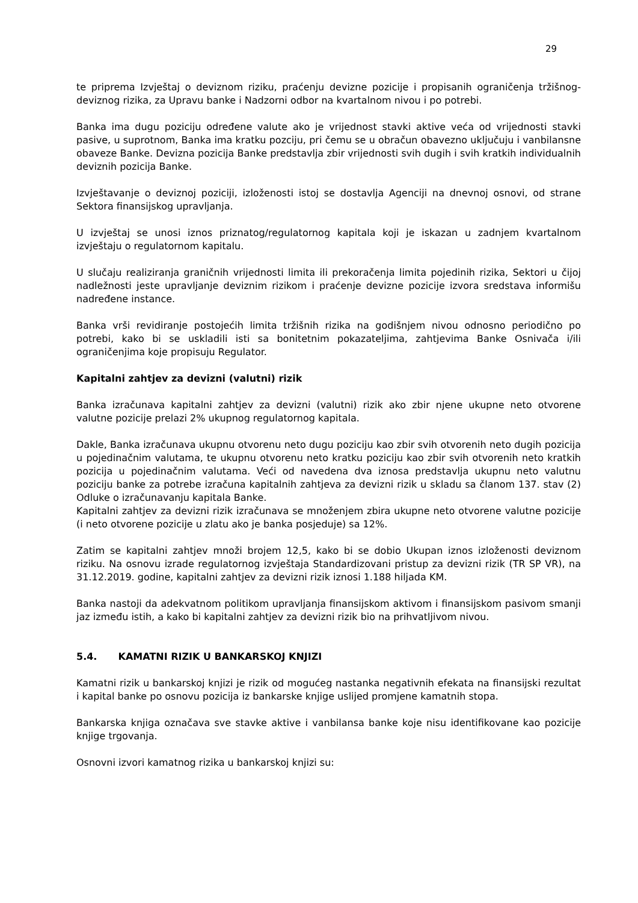29
te priprema Izvještaj o deviznom riziku, praćenju devizne pozicije i propisanih ograničenja tržišnog-deviznog rizika, za Upravu banke i Nadzorni odbor na kvartalnom nivou i po potrebi.
Banka ima dugu poziciju određene valute ako je vrijednost stavki aktive veća od vrijednosti stavki pasive, u suprotnom, Banka ima kratku pozciju, pri čemu se u obračun obavezno uključuju i vanbilansne obaveze Banke. Devizna pozicija Banke predstavlja zbir vrijednosti svih dugih i svih kratkih individualnih deviznih pozicija Banke.
Izvještavanje o deviznoj poziciji, izloženosti istoj se dostavlja Agenciji na dnevnoj osnovi, od strane Sektora finansijskog upravljanja.
U izvještaj se unosi iznos priznatog/regulatornog kapitala koji je iskazan u zadnjem kvartalnom izvještaju o regulatornom kapitalu.
U slučaju realiziranja graničnih vrijednosti limita ili prekoračenja limita pojedinih rizika, Sektori u čijoj nadležnosti jeste upravljanje deviznim rizikom i praćenje devizne pozicije izvora sredstava informišu nadređene instance.
Banka vrši revidiranje postojećih limita tržišnih rizika na godišnjem nivou odnosno periodično po potrebi, kako bi se uskladili isti sa bonitetnim pokazateljima, zahtjevima Banke Osnivača i/ili ograničenjima koje propisuju Regulator.
Kapitalni zahtjev za devizni (valutni) rizik
Banka izračunava kapitalni zahtjev za devizni (valutni) rizik ako zbir njene ukupne neto otvorene valutne pozicije prelazi 2% ukupnog regulatornog kapitala.
Dakle, Banka izračunava ukupnu otvorenu neto dugu poziciju kao zbir svih otvorenih neto dugih pozicija u pojedinačnim valutama, te ukupnu otvorenu neto kratku poziciju kao zbir svih otvorenih neto kratkih pozicija u pojedinačnim valutama. Veći od navedena dva iznosa predstavlja ukupnu neto valutnu poziciju banke za potrebe izračuna kapitalnih zahtjeva za devizni rizik u skladu sa članom 137. stav (2) Odluke o izračunavanju kapitala Banke.
Kapitalni zahtjev za devizni rizik izračunava se množenjem zbira ukupne neto otvorene valutne pozicije (i neto otvorene pozicije u zlatu ako je banka posjeduje) sa 12%.
Zatim se kapitalni zahtjev množi brojem 12,5, kako bi se dobio Ukupan iznos izloženosti deviznom riziku. Na osnovu izrade regulatornog izvještaja Standardizovani pristup za devizni rizik (TR SP VR), na 31.12.2019. godine, kapitalni zahtjev za devizni rizik iznosi 1.188 hiljada KM.
Banka nastoji da adekvatnom politikom upravljanja finansijskom aktivom i finansijskom pasivom smanji jaz između istih, a kako bi kapitalni zahtjev za devizni rizik bio na prihvatljivom nivou.
5.4. KAMATNI RIZIK U BANKARSKOJ KNJIZI
Kamatni rizik u bankarskoj knjizi je rizik od mogućeg nastanka negativnih efekata na finansijski rezultat i kapital banke po osnovu pozicija iz bankarske knjige uslijed promjene kamatnih stopa.
Bankarska knjiga označava sve stavke aktive i vanbilansa banke koje nisu identifikovane kao pozicije knjige trgovanja.
Osnovni izvori kamatnog rizika u bankarskoj knjizi su: